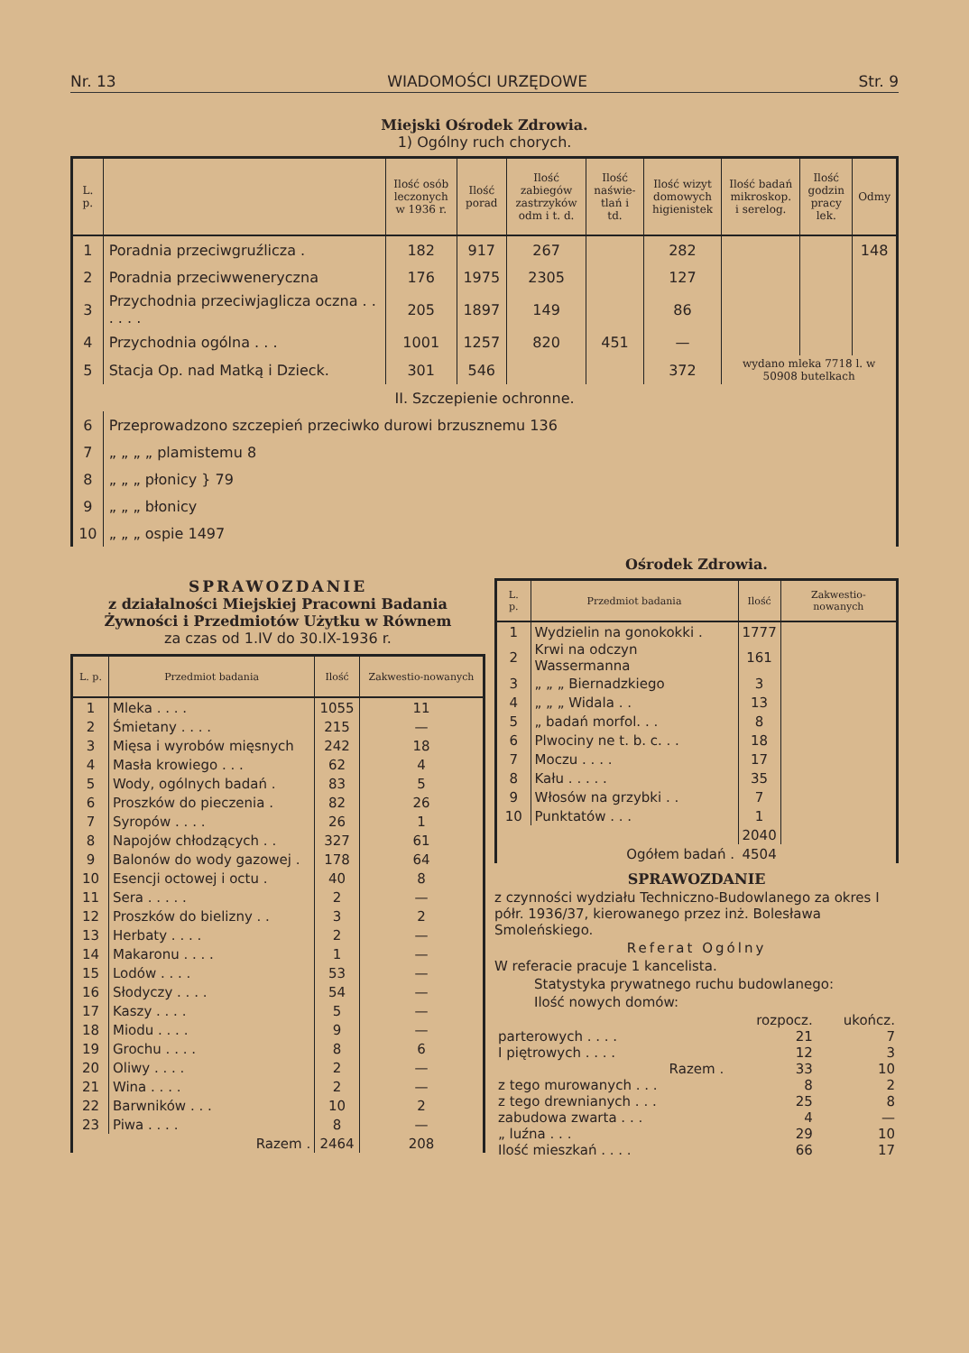Nr. 13 WIADOMOŚCI URZĘDOWE Str. 9
Miejski Ośrodek Zdrowia.
1) Ogólny ruch chorych.
| L. p. | | Ilość osób leczonych w 1936 r. | Ilość porad | Ilość zabiegów zastrzyków odm i t. d. | Ilość naświe-tlań i td. | Ilość wizyt domowych higienistek | Ilość badań mikroskop. i serelog. | Ilość godzin pracy lek. | Odmy |
| --- | --- | --- | --- | --- | --- | --- | --- | --- | --- |
| 1 | Poradnia przeciwgruźlicza . | 182 | 917 | 267 | | 282 | | | 148 |
| 2 | Poradnia przeciwweneryczna | 176 | 1975 | 2305 | | 127 | | | |
| 3 | Przychodnia przeciwjaglicza oczna . . . . . . | 205 | 1897 | 149 | | 86 | | | |
| 4 | Przychodnia ogólna . . . | 1001 | 1257 | 820 | 451 | — | | | |
| 5 | Stacja Op. nad Matką i Dzieck. | 301 | 546 | | | 372 | wydano mleka 7718 l. w 50908 butelkach | | |
| II. Szczepienie ochronne. | | | | | | | | | |
| 6 | Przeprowadzono szczepień przeciwko durowi brzusznemu 136 | | | | | | | | |
| 7 | „ „ „ „ plamistemu 8 | | | | | | | | |
| 8 | „ „ „ płonicy } 79 | | | | | | | | |
| 9 | „ „ „ błonicy | | | | | | | | |
| 10 | „ „ „ ospie 1497 | | | | | | | | |
SPRAWOZDANIE
z działalności Miejskiej Pracowni Badania Żywności i Przedmiotów Użytku w Równem
za czas od 1.IV do 30.IX-1936 r.
| L. p. | Przedmiot badania | Ilość | Zakwestio-nowanych |
| --- | --- | --- | --- |
| 1 | Mleka . . . . | 1055 | 11 |
| 2 | Śmietany . . . . | 215 | — |
| 3 | Mięsa i wyrobów mięsnych | 242 | 18 |
| 4 | Masła krowiego . . . | 62 | 4 |
| 5 | Wody, ogólnych badań . | 83 | 5 |
| 6 | Proszków do pieczenia . | 82 | 26 |
| 7 | Syropów . . . . | 26 | 1 |
| 8 | Napojów chłodzących . . | 327 | 61 |
| 9 | Balonów do wody gazowej . | 178 | 64 |
| 10 | Esencji octowej i octu . | 40 | 8 |
| 11 | Sera . . . . . | 2 | — |
| 12 | Proszków do bielizny . . | 3 | 2 |
| 13 | Herbaty . . . . | 2 | — |
| 14 | Makaronu . . . . | 1 | — |
| 15 | Lodów . . . . | 53 | — |
| 16 | Słodyczy . . . . | 54 | — |
| 17 | Kaszy . . . . | 5 | — |
| 18 | Miodu . . . . | 9 | — |
| 19 | Grochu . . . . | 8 | 6 |
| 20 | Oliwy . . . . | 2 | — |
| 21 | Wina . . . . | 2 | — |
| 22 | Barwników . . . | 10 | 2 |
| 23 | Piwa . . . . | 8 | — |
| | Razem . | 2464 | 208 |
Ośrodek Zdrowia.
| L. p. | Przedmiot badania | Ilość | Zakwestio-nowanych |
| --- | --- | --- | --- |
| 1 | Wydzielin na gonokokki . | 1777 | |
| 2 | Krwi na odczyn Wassermanna | 161 | |
| 3 | „ „ „ Biernadzkiego | 3 | |
| 4 | „ „ „ Widala . . | 13 | |
| 5 | „ badań morfol. . . | 8 | |
| 6 | Plwociny ne t. b. c. . . | 18 | |
| 7 | Moczu . . . . | 17 | |
| 8 | Kału . . . . . | 35 | |
| 9 | Włosów na grzybki . . | 7 | |
| 10 | Punktatów . . . | 1 | |
| | | 2040 | |
| | Ogółem badań . | 4504 | |
SPRAWOZDANIE
z czynności wydziału Techniczno-Budowlanego za okres I półr. 1936/37, kierowanego przez inż. Bolesława Smoleńskiego.
Referat Ogólny
W referacie pracuje 1 kancelista.
Statystyka prywatnego ruchu budowlanego:
Ilość nowych domów:
| | rozpocz. | ukończ. |
| parterowych . . . . | 21 | 7 |
| I piętrowych . . . . | 12 | 3 |
| Razem . | 33 | 10 |
| z tego murowanych . . . | 8 | 2 |
| z tego drewnianych . . . | 25 | 8 |
| zabudowa zwarta . . . | 4 | — |
| „ luźna . . . | 29 | 10 |
| Ilość mieszkań . . . . | 66 | 17 |